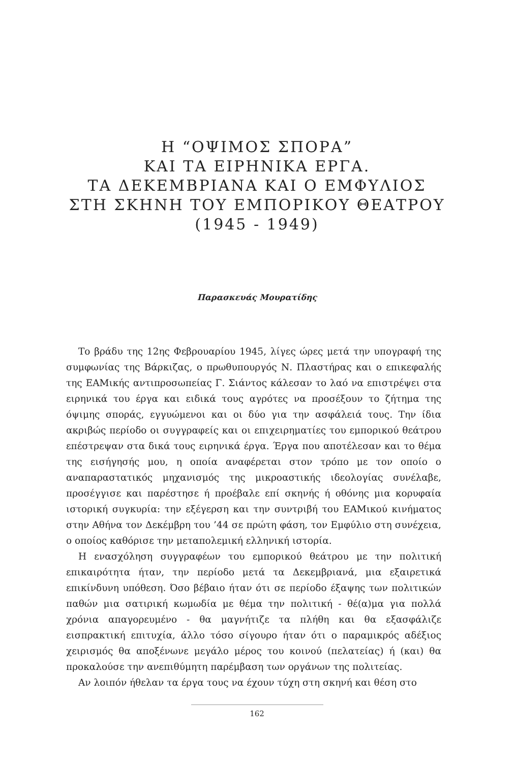Η “ΟΨΙΜΟΣ ΣΠΟΡΑ”
ΚΑΙ ΤΑ ΕΙΡΗΝΙΚΑ ΕΡΓΑ.
ΤΑ ΔΕΚΕΜΒΡΙΑΝΑ ΚΑΙ Ο ΕΜΦΥΛΙΟΣ
ΣΤΗ ΣΚΗΝΗ ΤΟΥ ΕΜΠΟΡΙΚΟΥ ΘΕΑΤΡΟΥ
(1945 - 1949)
Παρασκευάς Μουρατίδης
Το βράδυ της 12ης Φεβρουαρίου 1945, λίγες ώρες μετά την υπογραφή της συμφωνίας της Βάρκιζας, ο πρωθυπουργός Ν. Πλαστήρας και ο επικεφαλής της ΕΑΜικής αντιπροσωπείας Γ. Σιάντος κάλεσαν το λαό να επιστρέψει στα ειρηνικά του έργα και ειδικά τους αγρότες να προσέξουν το ζήτημα της όψιμης σποράς, εγγυώμενοι και οι δύο για την ασφάλειά τους. Την ίδια ακριβώς περίοδο οι συγγραφείς και οι επιχειρηματίες του εμπορικού θεάτρου επέστρεψαν στα δικά τους ειρηνικά έργα. Έργα που αποτέλεσαν και το θέμα της εισήγησής μου, η οποία αναφέρεται στον τρόπο με τον οποίο ο αναπαραστατικός μηχανισμός της μικροαστικής ιδεολογίας συνέλαβε, προσέγγισε και παρέστησε ή προέβαλε επί σκηνής ή οθόνης μια κορυφαία ιστορική συγκυρία: την εξέγερση και την συντριβή του ΕΑΜικού κινήματος στην Αθήνα τον Δεκέμβρη του ’44 σε πρώτη φάση, τον Εμφύλιο στη συνέχεια, ο οποίος καθόρισε την μεταπολεμική ελληνική ιστορία.
Η ενασχόληση συγγραφέων του εμπορικού θεάτρου με την πολιτική επικαιρότητα ήταν, την περίοδο μετά τα Δεκεμβριανά, μια εξαιρετικά επικίνδυνη υπόθεση. Όσο βέβαιο ήταν ότι σε περίοδο έξαψης των πολιτικών παθών μια σατιρική κωμωδία με θέμα την πολιτική - θέ(α)μα για πολλά χρόνια απαγορευμένο - θα μαγνήτιζε τα πλήθη και θα εξασφάλιζε εισπρακτική επιτυχία, άλλο τόσο σίγουρο ήταν ότι ο παραμικρός αδέξιος χειρισμός θα αποξένωνε μεγάλο μέρος του κοινού (πελατείας) ή (και) θα προκαλούσε την ανεπιθύμητη παρέμβαση των οργάνων της πολιτείας.
Αν λοιπόν ήθελαν τα έργα τους να έχουν τύχη στη σκηνή και θέση στο
162